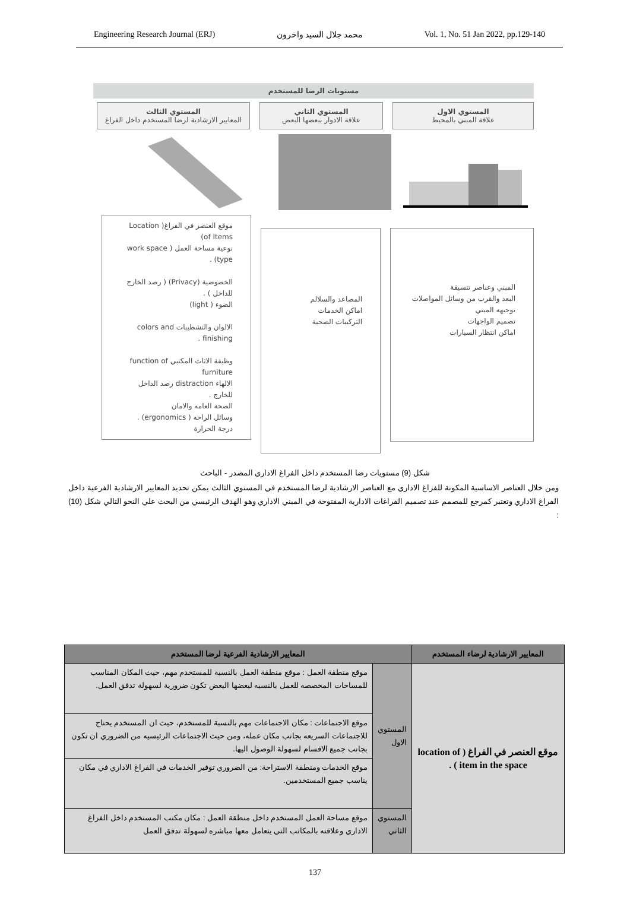Engineering Research Journal (ERJ) محمد جلال السيد واخرون Vol. 1, No. 51 Jan 2022, pp.129-140
مستويات الرضا للمستخدم
المستوي الاول
علاقة المبني بالمحيط
المستوي الثاني
علاقة الادوار ببعضها البعض
المستوي الثالث
المعايير الارشادية لرضا المستخدم داخل الفراغ
المبني وعناصر تنسيقة
البعد والقرب من وسائل المواصلات
توجيهه المبني
تصميم الواجهات
اماكن انتظار السيارات
المصاعد والسلالم
اماكن الخدمات
التركيبات الصحية
موقع العنصر في الفراغ( Location of Items)
نوعية مساحة العمل ( work space type) .
الخصوصية (Privacy) ( رصد الخارج للداخل ) .
الضوء ( light)
الالوان والتشطيبات colors and finishing .
وظيفة الاثاث المكتبي function of furniture
الالهاء distraction رصد الداخل للخارج .
الصحة العامه والامان
وسائل الراحه ( ergonomics) .
درجة الحرارة
شكل (9) مستويات رضا المستخدم داخل الفراغ الاداري المصدر - الباحث
ومن خلال العناصر الاساسية المكونة للفراغ الاداري مع العناصر الارشادية لرضا المستخدم في المستوي الثالث يمكن تحديد المعايير الارشادية الفرعية داخل الفراغ الاداري وتعتبر كمرجع للمصمم عند تصميم الفراغات الادارية المفتوحة في المبني الاداري وهو الهدف الرئيسي من البحث علي النحو التالي شكل (10) :
| المعايير الارشادية لرضاء المستخدم | المعايير الارشادية الفرعية لرضا المستخدم | |
| --- | --- | --- |
| موقع العنصر في الفراغ ( location of item in the space ) . | المستوي الاول | موقع منطقة العمل : موقع منطقة العمل بالنسبة للمستخدم مهم، حيث المكان المناسب للمساحات المخصصه للعمل بالنسبه لبعضها البعض تكون ضرورية لسهولة تدفق العمل. |
| | | موقع الاجتماعات : مكان الاجتماعات مهم بالنسبة للمستخدم، حيث ان المستخدم يحتاج للاجتماعات السريعه بجانب مكان عمله، ومن حيث الاجتماعات الرئيسيه من الضروري ان تكون بجانب جميع الاقسام لسهولة الوصول اليها. |
| | | موقع الخدمات ومنطقة الاستراحة: من الضروري توفير الخدمات في الفراغ الاداري في مكان يناسب جميع المستخدمين. |
| | المستوي الثاني | موقع مساحة العمل المستخدم داخل منطقة العمل : مكان مكتب المستخدم داخل الفراغ الاداري وعلاقته بالمكاتب التي يتعامل معها مباشره لسهولة تدفق العمل |
137